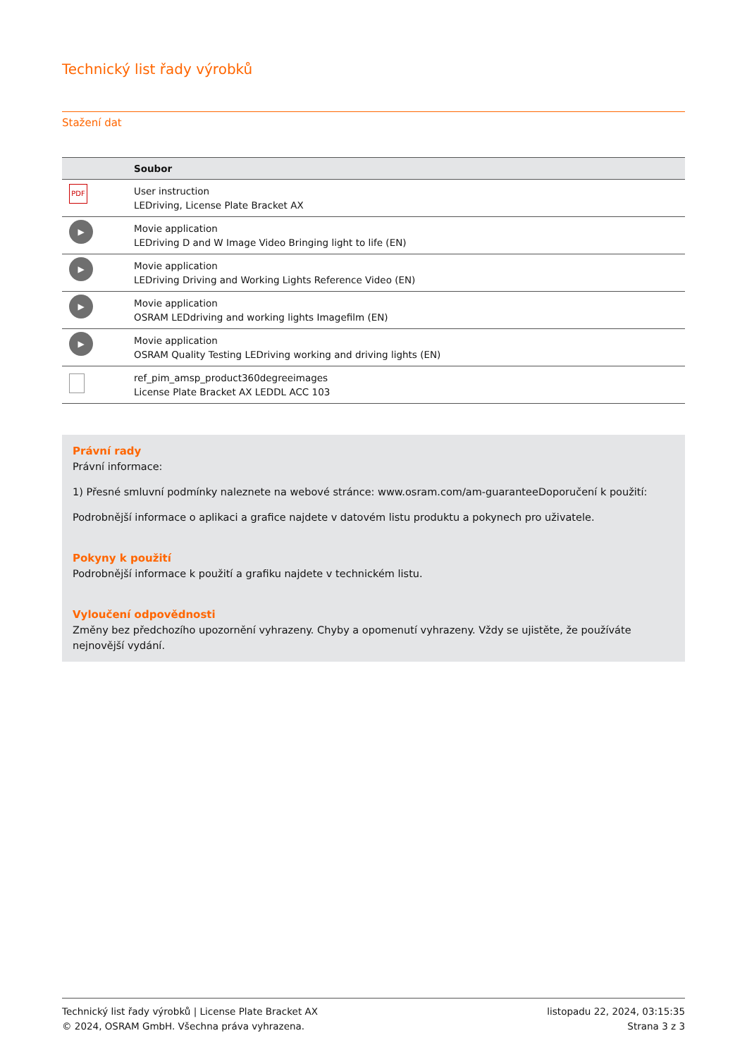Technický list řady výrobků
Stažení dat
| | Soubor |
| --- | --- |
| PDF | User instruction LEDriving, License Plate Bracket AX |
| ▶ | Movie application LEDriving D and W Image Video Bringing light to life (EN) |
| ▶ | Movie application LEDriving Driving and Working Lights Reference Video (EN) |
| ▶ | Movie application OSRAM LEDdriving and working lights Imagefilm (EN) |
| ▶ | Movie application OSRAM Quality Testing LEDriving working and driving lights (EN) |
| | ref_pim_amsp_product360degreeimages License Plate Bracket AX LEDDL ACC 103 |
Právní rady
Právní informace:
1) Přesné smluvní podmínky naleznete na webové stránce: www.osram.com/am-guaranteeDoporučení k použití:
Podrobnější informace o aplikaci a grafice najdete v datovém listu produktu a pokynech pro uživatele.
Pokyny k použití
Podrobnější informace k použití a grafiku najdete v technickém listu.
Vyloučení odpovědnosti
Změny bez předchozího upozornění vyhrazeny. Chyby a opomenutí vyhrazeny. Vždy se ujistěte, že používáte nejnovější vydání.
Technický list řady výrobků | License Plate Bracket AX
© 2024, OSRAM GmbH. Všechna práva vyhrazena.
listopadu 22, 2024, 03:15:35
Strana 3 z 3